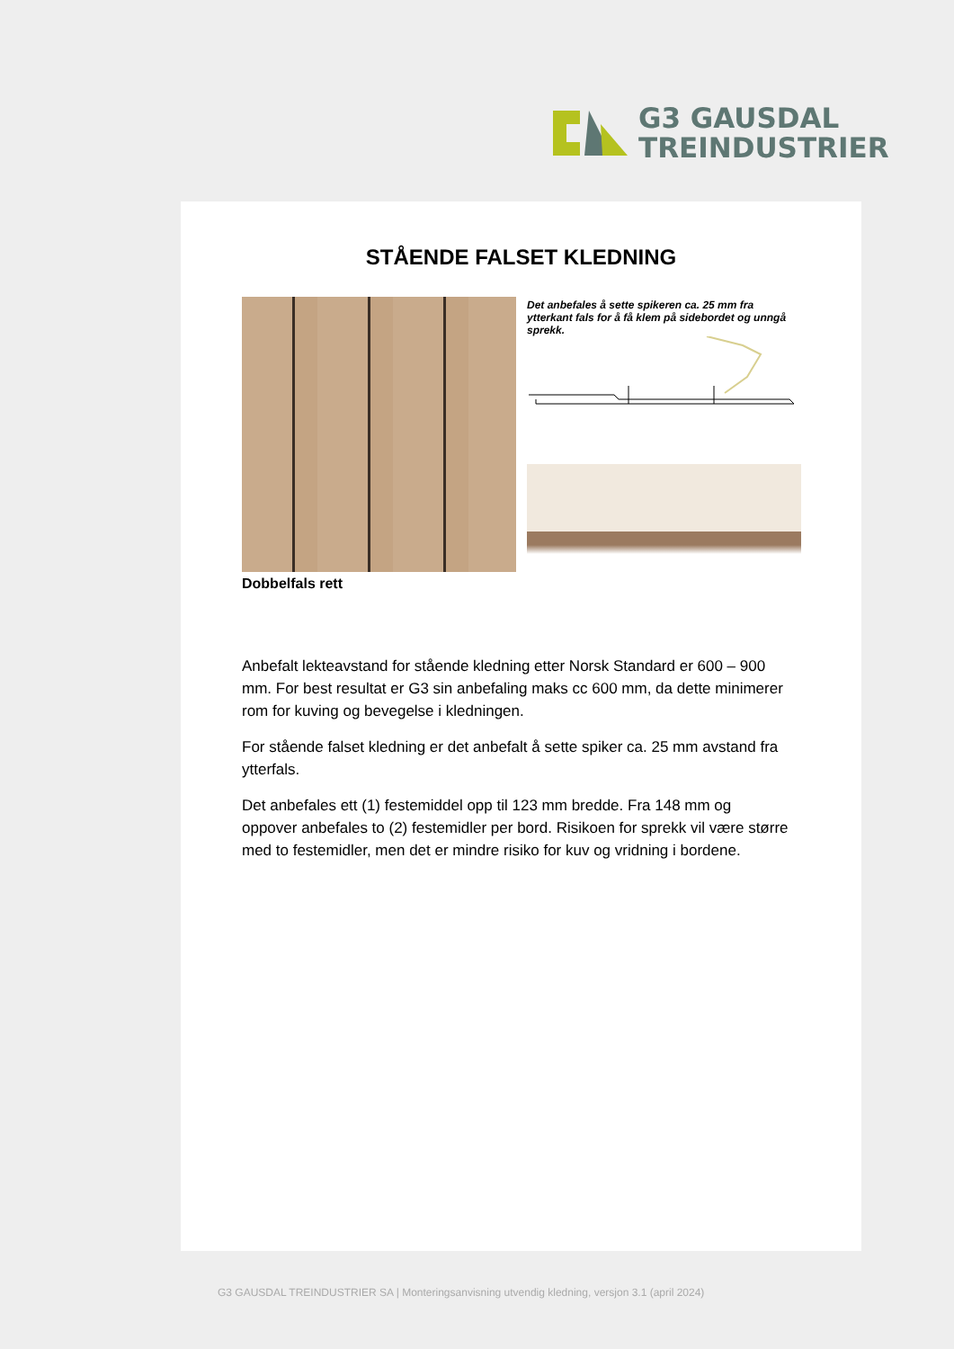G3 GAUSDAL
TREINDUSTRIER
STÅENDE FALSET KLEDNING
Det anbefales å sette spikeren ca. 25 mm fra ytterkant fals for å få klem på sidebordet og unngå sprekk.
Dobbelfals rett
Anbefalt lekteavstand for stående kledning etter Norsk Standard er 600 – 900 mm. For best resultat er G3 sin anbefaling maks cc 600 mm, da dette minimerer rom for kuving og bevegelse i kledningen.
For stående falset kledning er det anbefalt å sette spiker ca. 25 mm avstand fra ytterfals.
Det anbefales ett (1) festemiddel opp til 123 mm bredde. Fra 148 mm og oppover anbefales to (2) festemidler per bord. Risikoen for sprekk vil være større med to festemidler, men det er mindre risiko for kuv og vridning i bordene.
G3 GAUSDAL TREINDUSTRIER SA | Monteringsanvisning utvendig kledning, versjon 3.1 (april 2024)